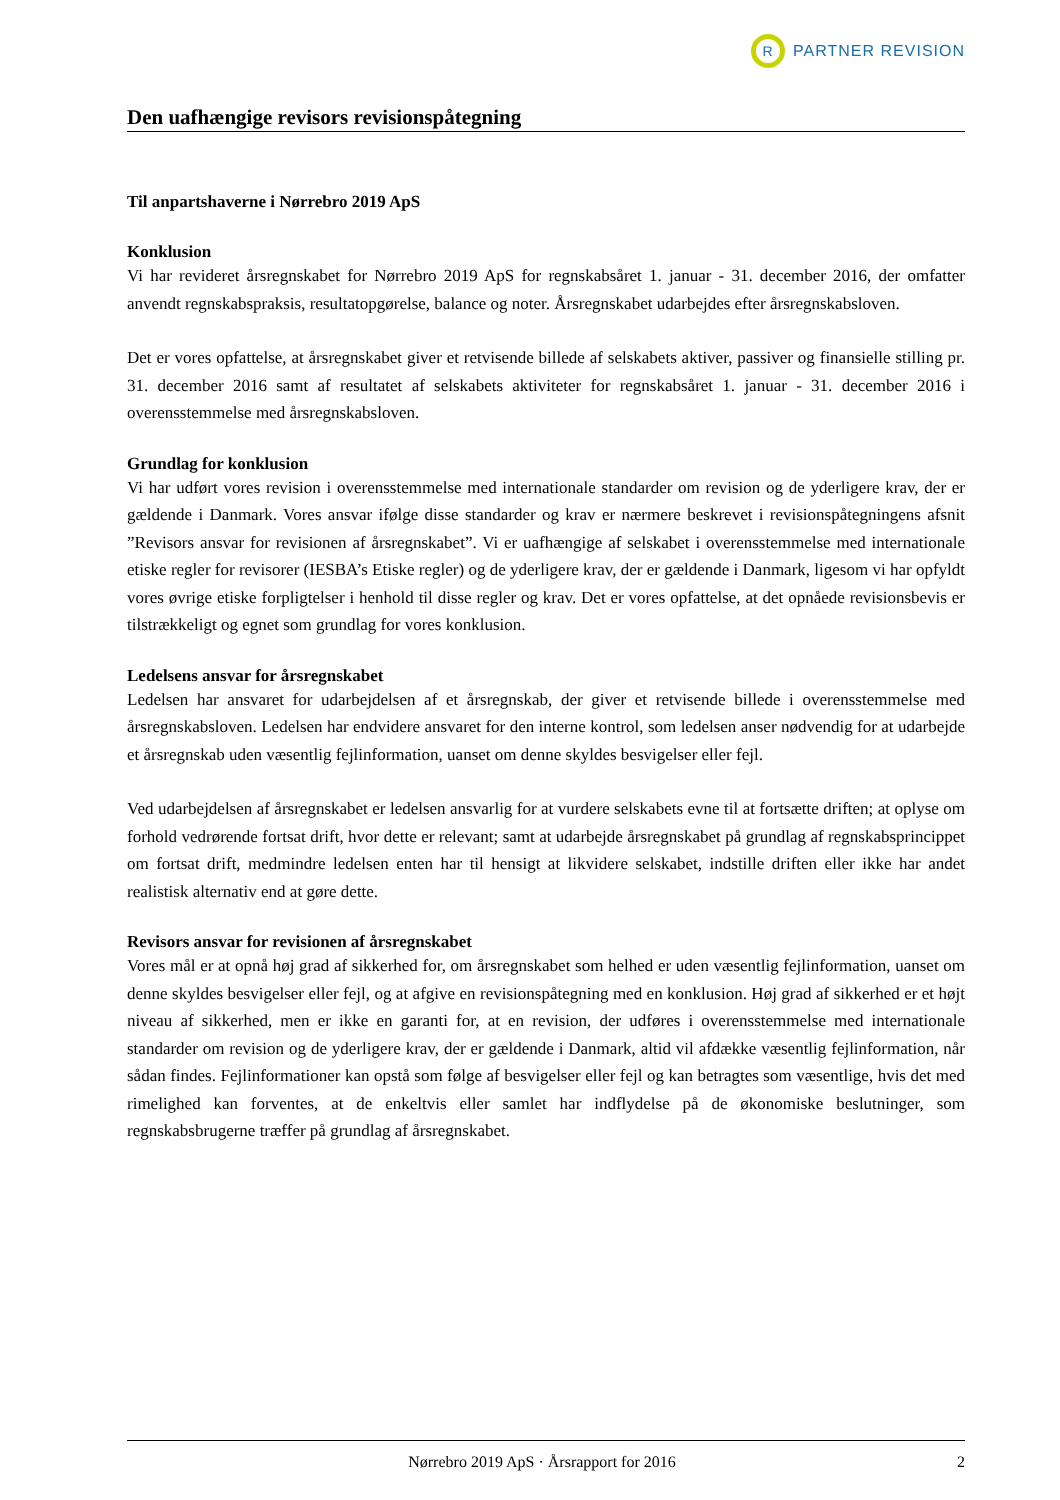R
PARTNER REVISION
Den uafhængige revisors revisionspåtegning
Til anpartshaverne i Nørrebro 2019 ApS
Konklusion
Vi har revideret årsregnskabet for Nørrebro 2019 ApS for regnskabsåret 1. januar - 31. december 2016, der omfatter anvendt regnskabspraksis, resultatopgørelse, balance og noter. Årsregnskabet udarbejdes efter årsregnskabsloven.
Det er vores opfattelse, at årsregnskabet giver et retvisende billede af selskabets aktiver, passiver og finansielle stilling pr. 31. december 2016 samt af resultatet af selskabets aktiviteter for regnskabsåret 1. januar - 31. december 2016 i overensstemmelse med årsregnskabsloven.
Grundlag for konklusion
Vi har udført vores revision i overensstemmelse med internationale standarder om revision og de yderligere krav, der er gældende i Danmark. Vores ansvar ifølge disse standarder og krav er nærmere beskrevet i revisionspåtegningens afsnit ”Revisors ansvar for revisionen af årsregnskabet”. Vi er uafhængige af selskabet i overensstemmelse med internationale etiske regler for revisorer (IESBA’s Etiske regler) og de yderligere krav, der er gældende i Danmark, ligesom vi har opfyldt vores øvrige etiske forpligtelser i henhold til disse regler og krav. Det er vores opfattelse, at det opnåede revisionsbevis er tilstrækkeligt og egnet som grundlag for vores konklusion.
Ledelsens ansvar for årsregnskabet
Ledelsen har ansvaret for udarbejdelsen af et årsregnskab, der giver et retvisende billede i overensstemmelse med årsregnskabsloven. Ledelsen har endvidere ansvaret for den interne kontrol, som ledelsen anser nødvendig for at udarbejde et årsregnskab uden væsentlig fejlinformation, uanset om denne skyldes besvigelser eller fejl.
Ved udarbejdelsen af årsregnskabet er ledelsen ansvarlig for at vurdere selskabets evne til at fortsætte driften; at oplyse om forhold vedrørende fortsat drift, hvor dette er relevant; samt at udarbejde årsregnskabet på grundlag af regnskabsprincippet om fortsat drift, medmindre ledelsen enten har til hensigt at likvidere selskabet, indstille driften eller ikke har andet realistisk alternativ end at gøre dette.
Revisors ansvar for revisionen af årsregnskabet
Vores mål er at opnå høj grad af sikkerhed for, om årsregnskabet som helhed er uden væsentlig fejlinformation, uanset om denne skyldes besvigelser eller fejl, og at afgive en revisionspåtegning med en konklusion. Høj grad af sikkerhed er et højt niveau af sikkerhed, men er ikke en garanti for, at en revision, der udføres i overensstemmelse med internationale standarder om revision og de yderligere krav, der er gældende i Danmark, altid vil afdække væsentlig fejlinformation, når sådan findes. Fejlinformationer kan opstå som følge af besvigelser eller fejl og kan betragtes som væsentlige, hvis det med rimelighed kan forventes, at de enkeltvis eller samlet har indflydelse på de økonomiske beslutninger, som regnskabsbrugerne træffer på grundlag af årsregnskabet.
Nørrebro 2019 ApS · Årsrapport for 2016 2